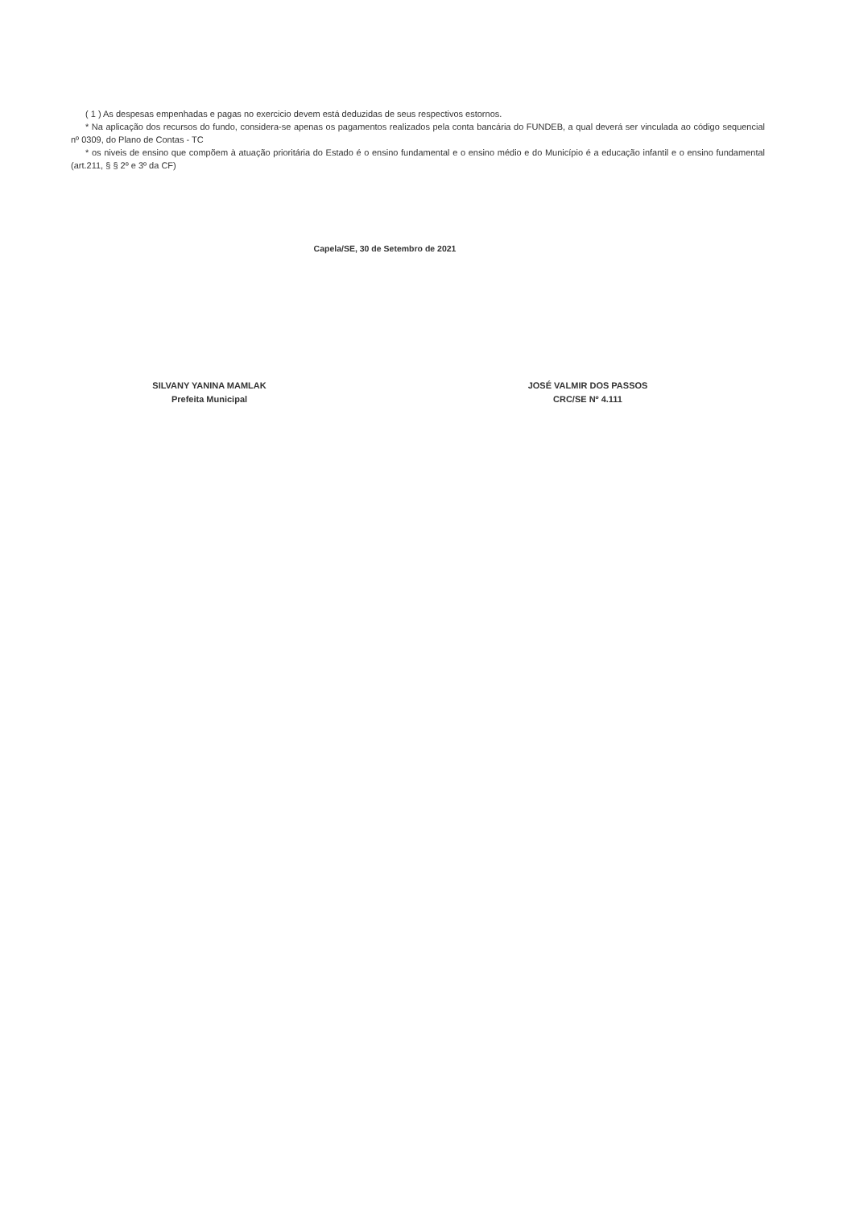( 1 ) As despesas empenhadas e pagas no exercicio devem está deduzidas de seus respectivos estornos.
* Na aplicação dos recursos do fundo, considera-se apenas os pagamentos realizados pela conta bancária do FUNDEB, a qual deverá ser vinculada ao código sequencial nº 0309, do Plano de Contas - TC
* os niveis de ensino que compõem à atuação prioritária do Estado é o ensino fundamental e o ensino médio e do Município é a educação infantil e o ensino fundamental (art.211, § § 2º e 3º da CF)
Capela/SE, 30 de Setembro de 2021
SILVANY YANINA MAMLAK
Prefeita Municipal
JOSÉ VALMIR DOS PASSOS
CRC/SE Nº 4.111